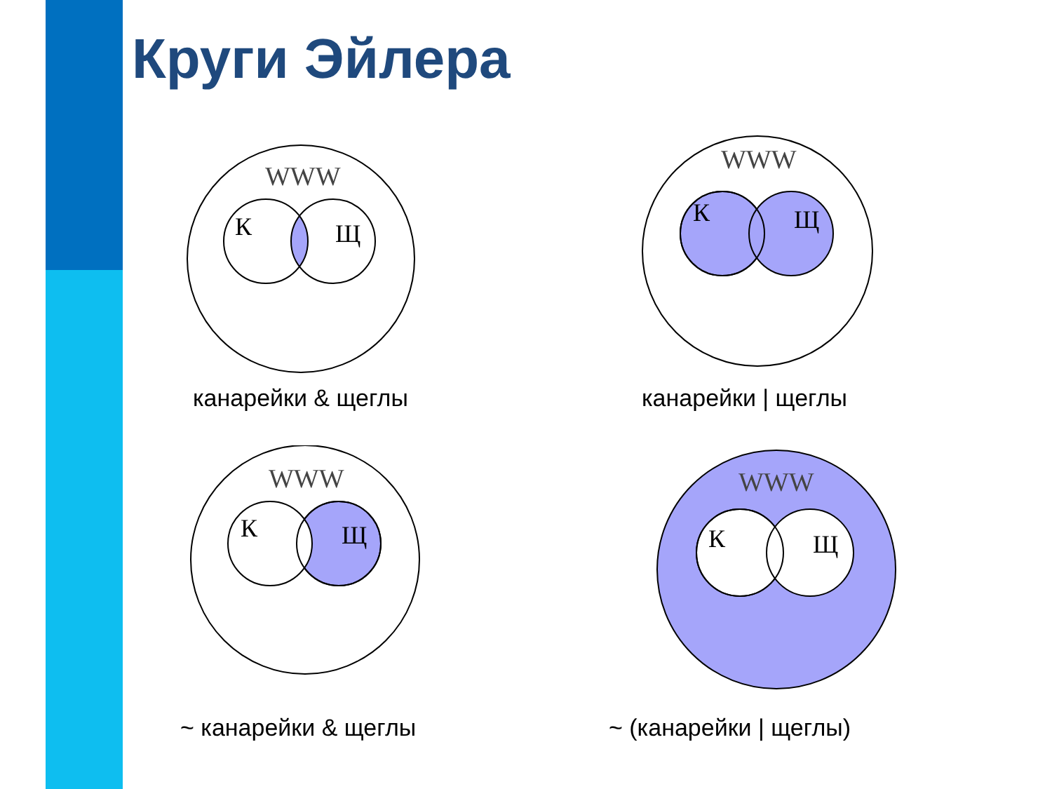Круги Эйлера
WWW
К
Щ
канарейки & щеглы
WWW
К
Щ
канарейки | щеглы
WWW
К
Щ
~ канарейки & щеглы
WWW
К
Щ
~ (канарейки | щеглы)